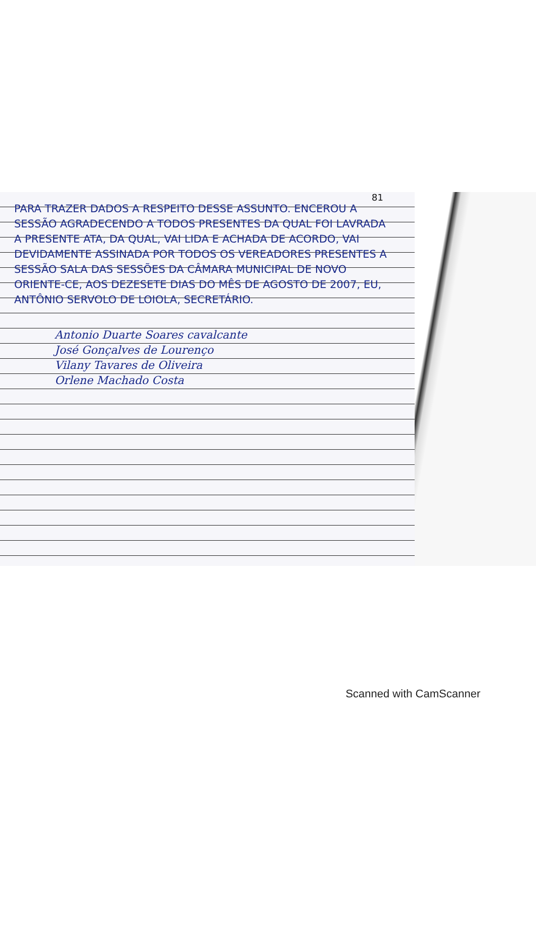81
PARA TRAZER DADOS A RESPEITO DESSE ASSUNTO. ENCEROU A SESSÃO AGRADECENDO A TODOS PRESENTES DA QUAL FOI LAVRADA A PRESENTE ATA, DA QUAL, VAI LIDA E ACHADA DE ACORDO, VAI DEVIDAMENTE ASSINADA POR TODOS OS VEREADORES PRESENTES A SESSÃO SALA DAS SESSÕES DA CÂMARA MUNICIPAL DE NOVO ORIENTE-CE, AOS DEZESETE DIAS DO MÊS DE AGOSTO DE 2007, EU, ANTÔNIO SERVOLO DE LOIOLA, SECRETÁRIO.
Antonio Duarte Soares cavalcante
José Gonçalves de Lourenço
Vilany Tavares de Oliveira
Orlene Machado Costa
Scanned with CamScanner